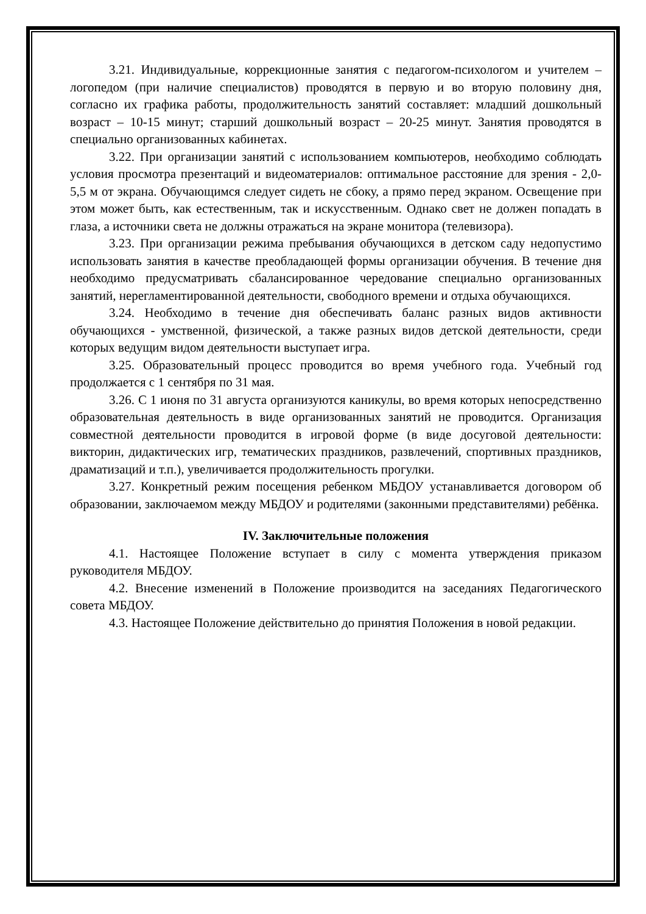3.21. Индивидуальные, коррекционные занятия с педагогом-психологом и учителем – логопедом (при наличие специалистов) проводятся в первую и во вторую половину дня, согласно их графика работы, продолжительность занятий составляет: младший дошкольный возраст – 10-15 минут; старший дошкольный возраст – 20-25 минут. Занятия проводятся в специально организованных кабинетах.
3.22. При организации занятий с использованием компьютеров, необходимо соблюдать условия просмотра презентаций и видеоматериалов: оптимальное расстояние для зрения - 2,0-5,5 м от экрана. Обучающимся следует сидеть не сбоку, а прямо перед экраном. Освещение при этом может быть, как естественным, так и искусственным. Однако свет не должен попадать в глаза, а источники света не должны отражаться на экране монитора (телевизора).
3.23. При организации режима пребывания обучающихся в детском саду недопустимо использовать занятия в качестве преобладающей формы организации обучения. В течение дня необходимо предусматривать сбалансированное чередование специально организованных занятий, нерегламентированной деятельности, свободного времени и отдыха обучающихся.
3.24. Необходимо в течение дня обеспечивать баланс разных видов активности обучающихся - умственной, физической, а также разных видов детской деятельности, среди которых ведущим видом деятельности выступает игра.
3.25. Образовательный процесс проводится во время учебного года. Учебный год продолжается с 1 сентября по 31 мая.
3.26. С 1 июня по 31 августа организуются каникулы, во время которых непосредственно образовательная деятельность в виде организованных занятий не проводится. Организация совместной деятельности проводится в игровой форме (в виде досуговой деятельности: викторин, дидактических игр, тематических праздников, развлечений, спортивных праздников, драматизаций и т.п.), увеличивается продолжительность прогулки.
3.27. Конкретный режим посещения ребенком МБДОУ устанавливается договором об образовании, заключаемом между МБДОУ и родителями (законными представителями) ребёнка.
IV. Заключительные положения
4.1. Настоящее Положение вступает в силу с момента утверждения приказом руководителя МБДОУ.
4.2. Внесение изменений в Положение производится на заседаниях Педагогического совета МБДОУ.
4.3. Настоящее Положение действительно до принятия Положения в новой редакции.